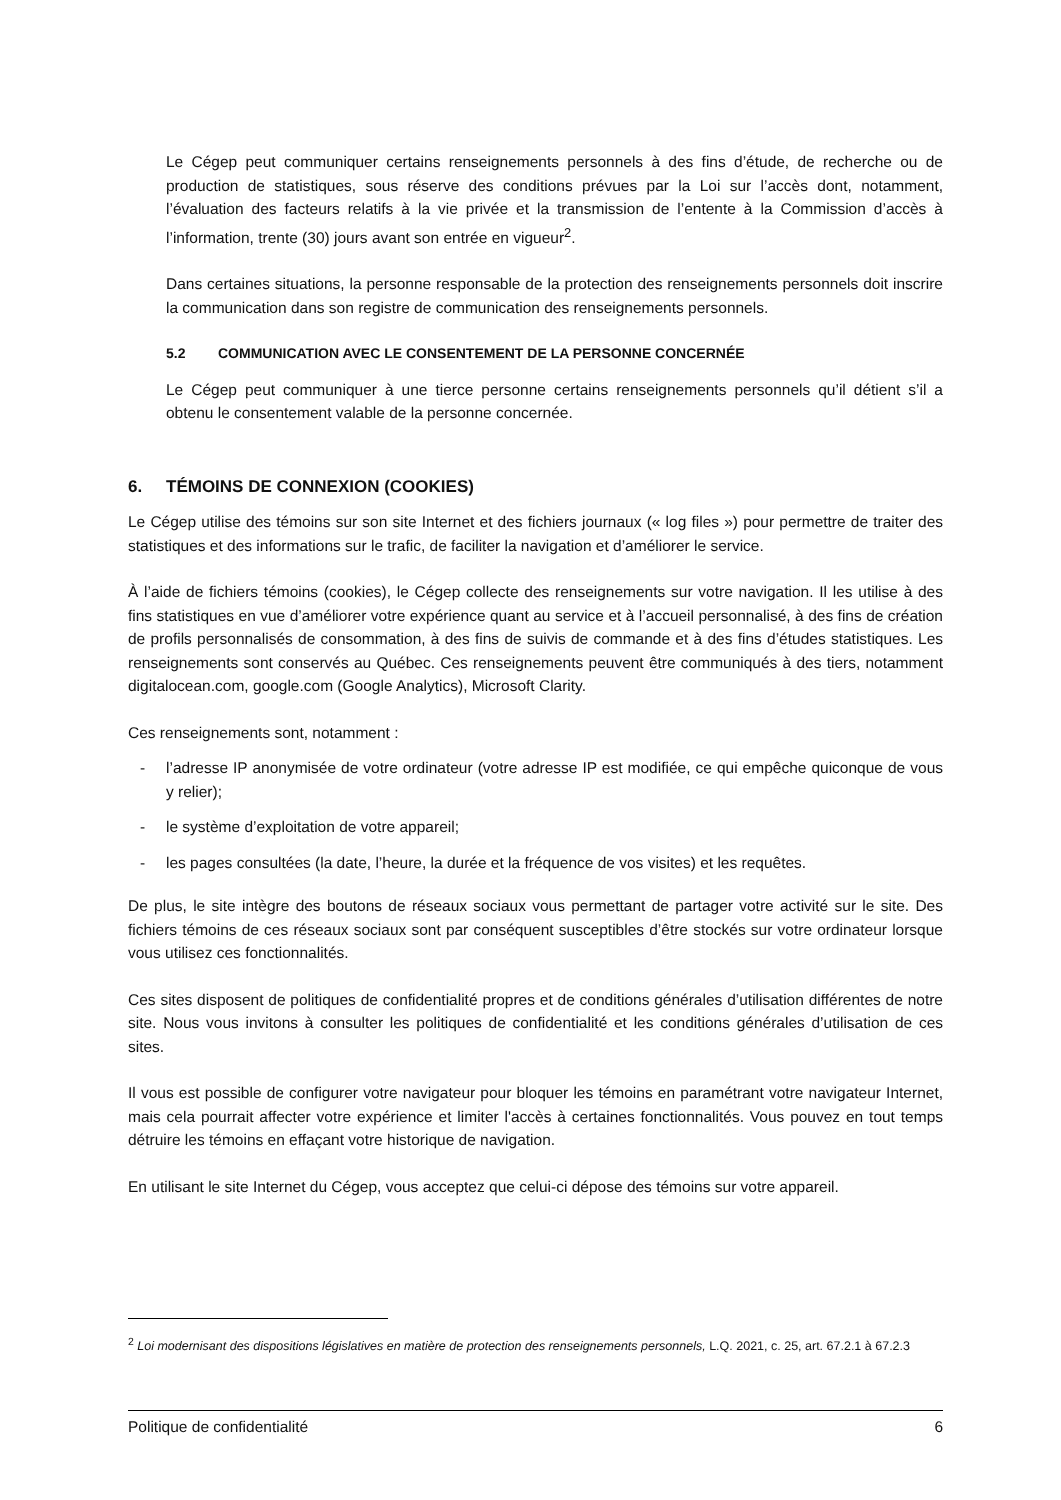Le Cégep peut communiquer certains renseignements personnels à des fins d’étude, de recherche ou de production de statistiques, sous réserve des conditions prévues par la Loi sur l’accès dont, notamment, l’évaluation des facteurs relatifs à la vie privée et la transmission de l’entente à la Commission d’accès à l’information, trente (30) jours avant son entrée en vigueur<sup>2</sup>.
Dans certaines situations, la personne responsable de la protection des renseignements personnels doit inscrire la communication dans son registre de communication des renseignements personnels.
5.2 COMMUNICATION AVEC LE CONSENTEMENT DE LA PERSONNE CONCERNÉE
Le Cégep peut communiquer à une tierce personne certains renseignements personnels qu’il détient s’il a obtenu le consentement valable de la personne concernée.
6. TÉMOINS DE CONNEXION (COOKIES)
Le Cégep utilise des témoins sur son site Internet et des fichiers journaux (« log files ») pour permettre de traiter des statistiques et des informations sur le trafic, de faciliter la navigation et d’améliorer le service.
À l’aide de fichiers témoins (cookies), le Cégep collecte des renseignements sur votre navigation. Il les utilise à des fins statistiques en vue d’améliorer votre expérience quant au service et à l’accueil personnalisé, à des fins de création de profils personnalisés de consommation, à des fins de suivis de commande et à des fins d’études statistiques. Les renseignements sont conservés au Québec. Ces renseignements peuvent être communiqués à des tiers, notamment digitalocean.com, google.com (Google Analytics), Microsoft Clarity.
Ces renseignements sont, notamment :
- l’adresse IP anonymisée de votre ordinateur (votre adresse IP est modifiée, ce qui empêche quiconque de vous y relier);
- le système d’exploitation de votre appareil;
- les pages consultées (la date, l’heure, la durée et la fréquence de vos visites) et les requêtes.
De plus, le site intègre des boutons de réseaux sociaux vous permettant de partager votre activité sur le site. Des fichiers témoins de ces réseaux sociaux sont par conséquent susceptibles d’être stockés sur votre ordinateur lorsque vous utilisez ces fonctionnalités.
Ces sites disposent de politiques de confidentialité propres et de conditions générales d’utilisation différentes de notre site. Nous vous invitons à consulter les politiques de confidentialité et les conditions générales d’utilisation de ces sites.
Il vous est possible de configurer votre navigateur pour bloquer les témoins en paramétrant votre navigateur Internet, mais cela pourrait affecter votre expérience et limiter l'accès à certaines fonctionnalités. Vous pouvez en tout temps détruire les témoins en effaçant votre historique de navigation.
En utilisant le site Internet du Cégep, vous acceptez que celui-ci dépose des témoins sur votre appareil.
<sup>2</sup> Loi modernisant des dispositions législatives en matière de protection des renseignements personnels, L.Q. 2021, c. 25, art. 67.2.1 à 67.2.3
Politique de confidentialité 6